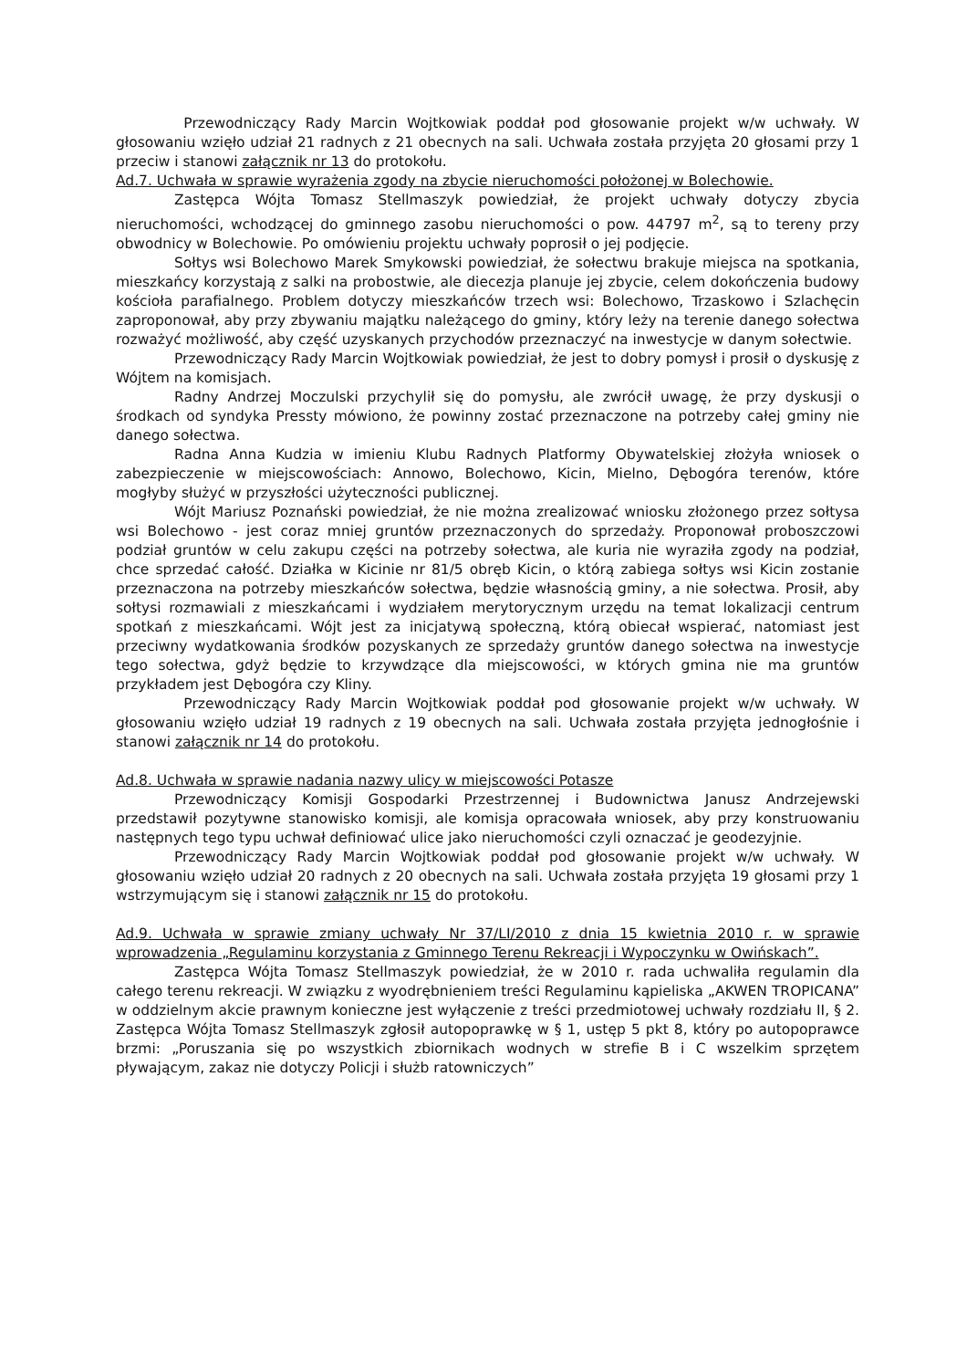Przewodniczący Rady Marcin Wojtkowiak poddał pod głosowanie projekt w/w uchwały. W głosowaniu wzięło udział 21 radnych z 21 obecnych na sali. Uchwała została przyjęta 20 głosami przy 1 przeciw i stanowi załącznik nr 13 do protokołu.
Ad.7. Uchwała w sprawie wyrażenia zgody na zbycie nieruchomości położonej w Bolechowie.
Zastępca Wójta Tomasz Stellmaszyk powiedział, że projekt uchwały dotyczy zbycia nieruchomości, wchodzącej do gminnego zasobu nieruchomości o pow. 44797 m<sup>2</sup>, są to tereny przy obwodnicy w Bolechowie. Po omówieniu projektu uchwały poprosił o jej podjęcie.
Sołtys wsi Bolechowo Marek Smykowski powiedział, że sołectwu brakuje miejsca na spotkania, mieszkańcy korzystają z salki na probostwie, ale diecezja planuje jej zbycie, celem dokończenia budowy kościoła parafialnego. Problem dotyczy mieszkańców trzech wsi: Bolechowo, Trzaskowo i Szlachęcin zaproponował, aby przy zbywaniu majątku należącego do gminy, który leży na terenie danego sołectwa rozważyć możliwość, aby część uzyskanych przychodów przeznaczyć na inwestycje w danym sołectwie.
Przewodniczący Rady Marcin Wojtkowiak powiedział, że jest to dobry pomysł i prosił o dyskusję z Wójtem na komisjach.
Radny Andrzej Moczulski przychylił się do pomysłu, ale zwrócił uwagę, że przy dyskusji o środkach od syndyka Pressty mówiono, że powinny zostać przeznaczone na potrzeby całej gminy nie danego sołectwa.
Radna Anna Kudzia w imieniu Klubu Radnych Platformy Obywatelskiej złożyła wniosek o zabezpieczenie w miejscowościach: Annowo, Bolechowo, Kicin, Mielno, Dębogóra terenów, które mogłyby służyć w przyszłości użyteczności publicznej.
Wójt Mariusz Poznański powiedział, że nie można zrealizować wniosku złożonego przez sołtysa wsi Bolechowo - jest coraz mniej gruntów przeznaczonych do sprzedaży. Proponował proboszczowi podział gruntów w celu zakupu części na potrzeby sołectwa, ale kuria nie wyraziła zgody na podział, chce sprzedać całość. Działka w Kicinie nr 81/5 obręb Kicin, o którą zabiega sołtys wsi Kicin zostanie przeznaczona na potrzeby mieszkańców sołectwa, będzie własnością gminy, a nie sołectwa. Prosił, aby sołtysi rozmawiali z mieszkańcami i wydziałem merytorycznym urzędu na temat lokalizacji centrum spotkań z mieszkańcami. Wójt jest za inicjatywą społeczną, którą obiecał wspierać, natomiast jest przeciwny wydatkowania środków pozyskanych ze sprzedaży gruntów danego sołectwa na inwestycje tego sołectwa, gdyż będzie to krzywdzące dla miejscowości, w których gmina nie ma gruntów przykładem jest Dębogóra czy Kliny.
Przewodniczący Rady Marcin Wojtkowiak poddał pod głosowanie projekt w/w uchwały. W głosowaniu wzięło udział 19 radnych z 19 obecnych na sali. Uchwała została przyjęta jednogłośnie i stanowi załącznik nr 14 do protokołu.
Ad.8. Uchwała w sprawie nadania nazwy ulicy w miejscowości Potasze
Przewodniczący Komisji Gospodarki Przestrzennej i Budownictwa Janusz Andrzejewski przedstawił pozytywne stanowisko komisji, ale komisja opracowała wniosek, aby przy konstruowaniu następnych tego typu uchwał definiować ulice jako nieruchomości czyli oznaczać je geodezyjnie.
Przewodniczący Rady Marcin Wojtkowiak poddał pod głosowanie projekt w/w uchwały. W głosowaniu wzięło udział 20 radnych z 20 obecnych na sali. Uchwała została przyjęta 19 głosami przy 1 wstrzymującym się i stanowi załącznik nr 15 do protokołu.
Ad.9. Uchwała w sprawie zmiany uchwały Nr 37/LI/2010 z dnia 15 kwietnia 2010 r. w sprawie wprowadzenia „Regulaminu korzystania z Gminnego Terenu Rekreacji i Wypoczynku w Owińskach”.
Zastępca Wójta Tomasz Stellmaszyk powiedział, że w 2010 r. rada uchwaliła regulamin dla całego terenu rekreacji. W związku z wyodrębnieniem treści Regulaminu kąpieliska „AKWEN TROPICANA” w oddzielnym akcie prawnym konieczne jest wyłączenie z treści przedmiotowej uchwały rozdziału II, § 2. Zastępca Wójta Tomasz Stellmaszyk zgłosił autopoprawkę w § 1, ustęp 5 pkt 8, który po autopoprawce brzmi: „Poruszania się po wszystkich zbiornikach wodnych w strefie B i C wszelkim sprzętem pływającym, zakaz nie dotyczy Policji i służb ratowniczych”